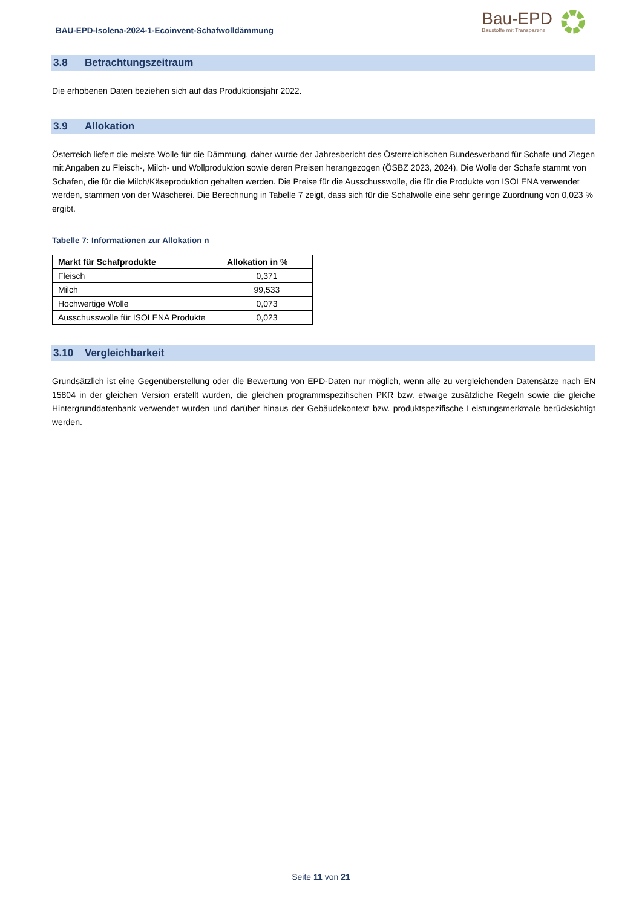BAU-EPD-Isolena-2024-1-Ecoinvent-Schafwolldämmung
Bau-EPD
Baustoffe mit Transparenz
3.8 Betrachtungszeitraum
Die erhobenen Daten beziehen sich auf das Produktionsjahr 2022.
3.9 Allokation
Österreich liefert die meiste Wolle für die Dämmung, daher wurde der Jahresbericht des Österreichischen Bundesverband für Schafe und Ziegen mit Angaben zu Fleisch-, Milch- und Wollproduktion sowie deren Preisen herangezogen (ÖSBZ 2023, 2024). Die Wolle der Schafe stammt von Schafen, die für die Milch/Käseproduktion gehalten werden. Die Preise für die Ausschusswolle, die für die Produkte von ISOLENA verwendet werden, stammen von der Wäscherei. Die Berechnung in Tabelle 7 zeigt, dass sich für die Schafwolle eine sehr geringe Zuordnung von 0,023 % ergibt.
Tabelle 7: Informationen zur Allokation n
| Markt für Schafprodukte | Allokation in % |
| --- | --- |
| Fleisch | 0,371 |
| Milch | 99,533 |
| Hochwertige Wolle | 0,073 |
| Ausschusswolle für ISOLENA Produkte | 0,023 |
3.10 Vergleichbarkeit
Grundsätzlich ist eine Gegenüberstellung oder die Bewertung von EPD-Daten nur möglich, wenn alle zu vergleichenden Datensätze nach EN 15804 in der gleichen Version erstellt wurden, die gleichen programmspezifischen PKR bzw. etwaige zusätzliche Regeln sowie die gleiche Hintergrunddatenbank verwendet wurden und darüber hinaus der Gebäudekontext bzw. produktspezifische Leistungsmerkmale berücksichtigt werden.
Seite 11 von 21